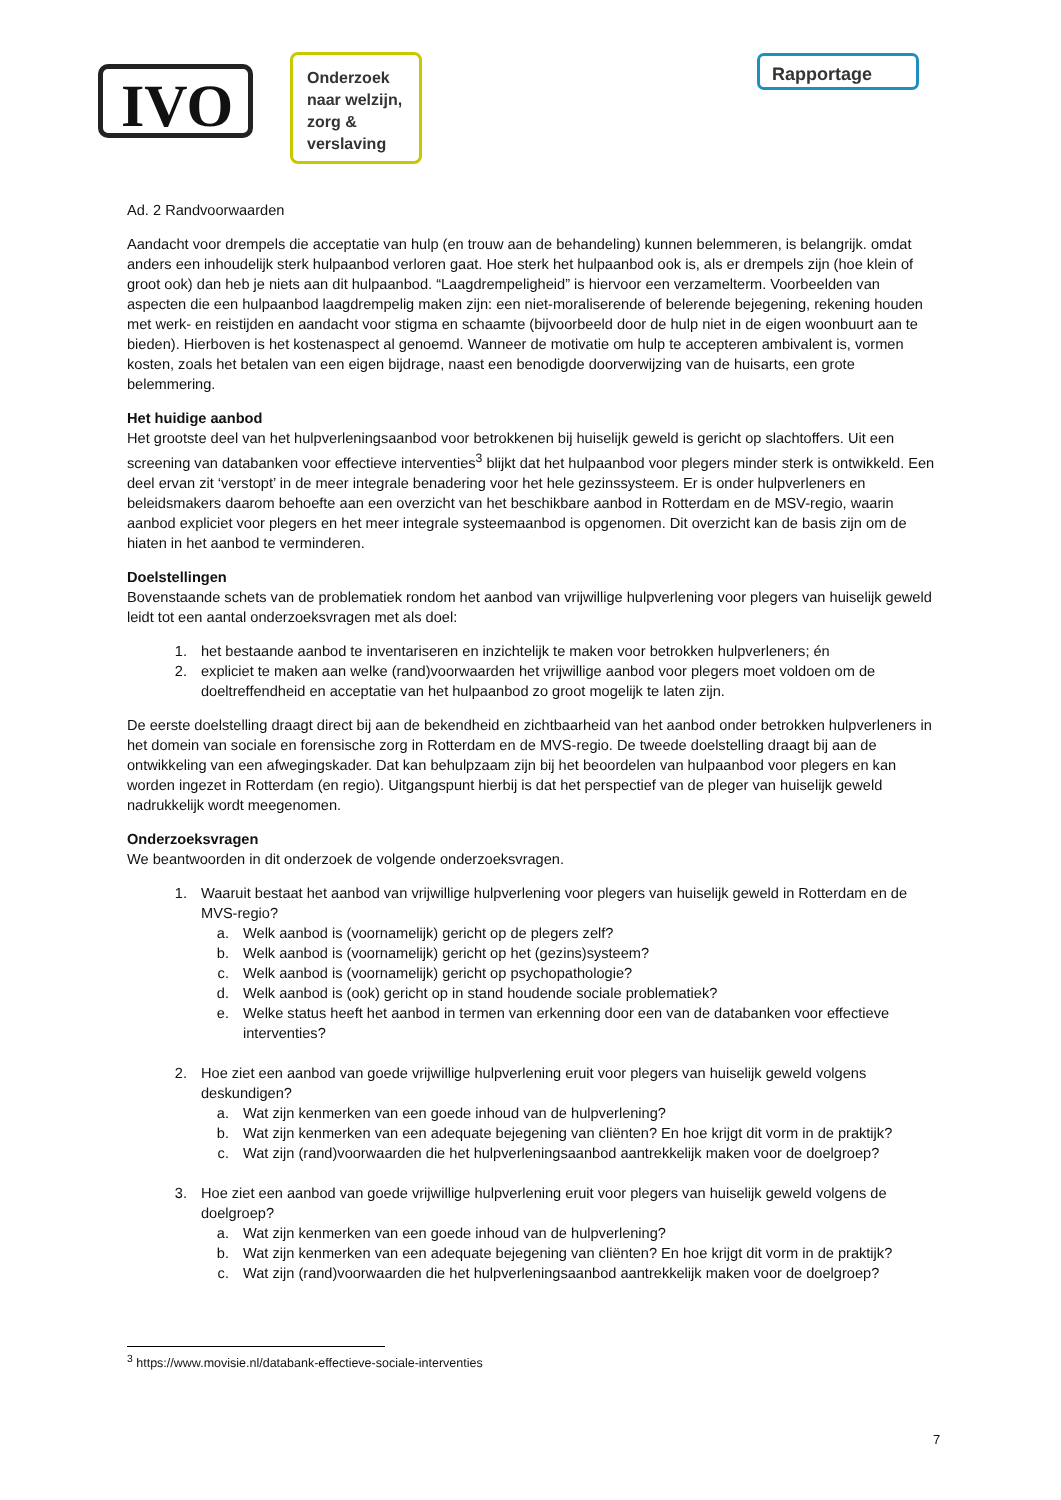IVO
Onderzoek naar welzijn, zorg & verslaving
Rapportage
Ad. 2 Randvoorwaarden
Aandacht voor drempels die acceptatie van hulp (en trouw aan de behandeling) kunnen belemmeren, is belangrijk. omdat anders een inhoudelijk sterk hulpaanbod verloren gaat. Hoe sterk het hulpaanbod ook is, als er drempels zijn (hoe klein of groot ook) dan heb je niets aan dit hulpaanbod. “Laagdrempeligheid” is hiervoor een verzamelterm. Voorbeelden van aspecten die een hulpaanbod laagdrempelig maken zijn: een niet-moraliserende of belerende bejegening, rekening houden met werk- en reistijden en aandacht voor stigma en schaamte (bijvoorbeeld door de hulp niet in de eigen woonbuurt aan te bieden). Hierboven is het kostenaspect al genoemd. Wanneer de motivatie om hulp te accepteren ambivalent is, vormen kosten, zoals het betalen van een eigen bijdrage, naast een benodigde doorverwijzing van de huisarts, een grote belemmering.
Het huidige aanbod
Het grootste deel van het hulpverleningsaanbod voor betrokkenen bij huiselijk geweld is gericht op slachtoffers. Uit een screening van databanken voor effectieve interventies<sup>3</sup> blijkt dat het hulpaanbod voor plegers minder sterk is ontwikkeld. Een deel ervan zit ‘verstopt’ in de meer integrale benadering voor het hele gezinssysteem. Er is onder hulpverleners en beleidsmakers daarom behoefte aan een overzicht van het beschikbare aanbod in Rotterdam en de MSV-regio, waarin aanbod expliciet voor plegers en het meer integrale systeemaanbod is opgenomen. Dit overzicht kan de basis zijn om de hiaten in het aanbod te verminderen.
Doelstellingen
Bovenstaande schets van de problematiek rondom het aanbod van vrijwillige hulpverlening voor plegers van huiselijk geweld leidt tot een aantal onderzoeksvragen met als doel:
1. het bestaande aanbod te inventariseren en inzichtelijk te maken voor betrokken hulpverleners; én
2. expliciet te maken aan welke (rand)voorwaarden het vrijwillige aanbod voor plegers moet voldoen om de doeltreffendheid en acceptatie van het hulpaanbod zo groot mogelijk te laten zijn.
De eerste doelstelling draagt direct bij aan de bekendheid en zichtbaarheid van het aanbod onder betrokken hulpverleners in het domein van sociale en forensische zorg in Rotterdam en de MVS-regio. De tweede doelstelling draagt bij aan de ontwikkeling van een afwegingskader. Dat kan behulpzaam zijn bij het beoordelen van hulpaanbod voor plegers en kan worden ingezet in Rotterdam (en regio). Uitgangspunt hierbij is dat het perspectief van de pleger van huiselijk geweld nadrukkelijk wordt meegenomen.
Onderzoeksvragen
We beantwoorden in dit onderzoek de volgende onderzoeksvragen.
1. Waaruit bestaat het aanbod van vrijwillige hulpverlening voor plegers van huiselijk geweld in Rotterdam en de MVS-regio?
a. Welk aanbod is (voornamelijk) gericht op de plegers zelf?
b. Welk aanbod is (voornamelijk) gericht op het (gezins)systeem?
c. Welk aanbod is (voornamelijk) gericht op psychopathologie?
d. Welk aanbod is (ook) gericht op in stand houdende sociale problematiek?
e. Welke status heeft het aanbod in termen van erkenning door een van de databanken voor effectieve interventies?
2. Hoe ziet een aanbod van goede vrijwillige hulpverlening eruit voor plegers van huiselijk geweld volgens deskundigen?
a. Wat zijn kenmerken van een goede inhoud van de hulpverlening?
b. Wat zijn kenmerken van een adequate bejegening van cliënten? En hoe krijgt dit vorm in de praktijk?
c. Wat zijn (rand)voorwaarden die het hulpverleningsaanbod aantrekkelijk maken voor de doelgroep?
3. Hoe ziet een aanbod van goede vrijwillige hulpverlening eruit voor plegers van huiselijk geweld volgens de doelgroep?
a. Wat zijn kenmerken van een goede inhoud van de hulpverlening?
b. Wat zijn kenmerken van een adequate bejegening van cliënten? En hoe krijgt dit vorm in de praktijk?
c. Wat zijn (rand)voorwaarden die het hulpverleningsaanbod aantrekkelijk maken voor de doelgroep?
<sup>3</sup> https://www.movisie.nl/databank-effectieve-sociale-interventies
7